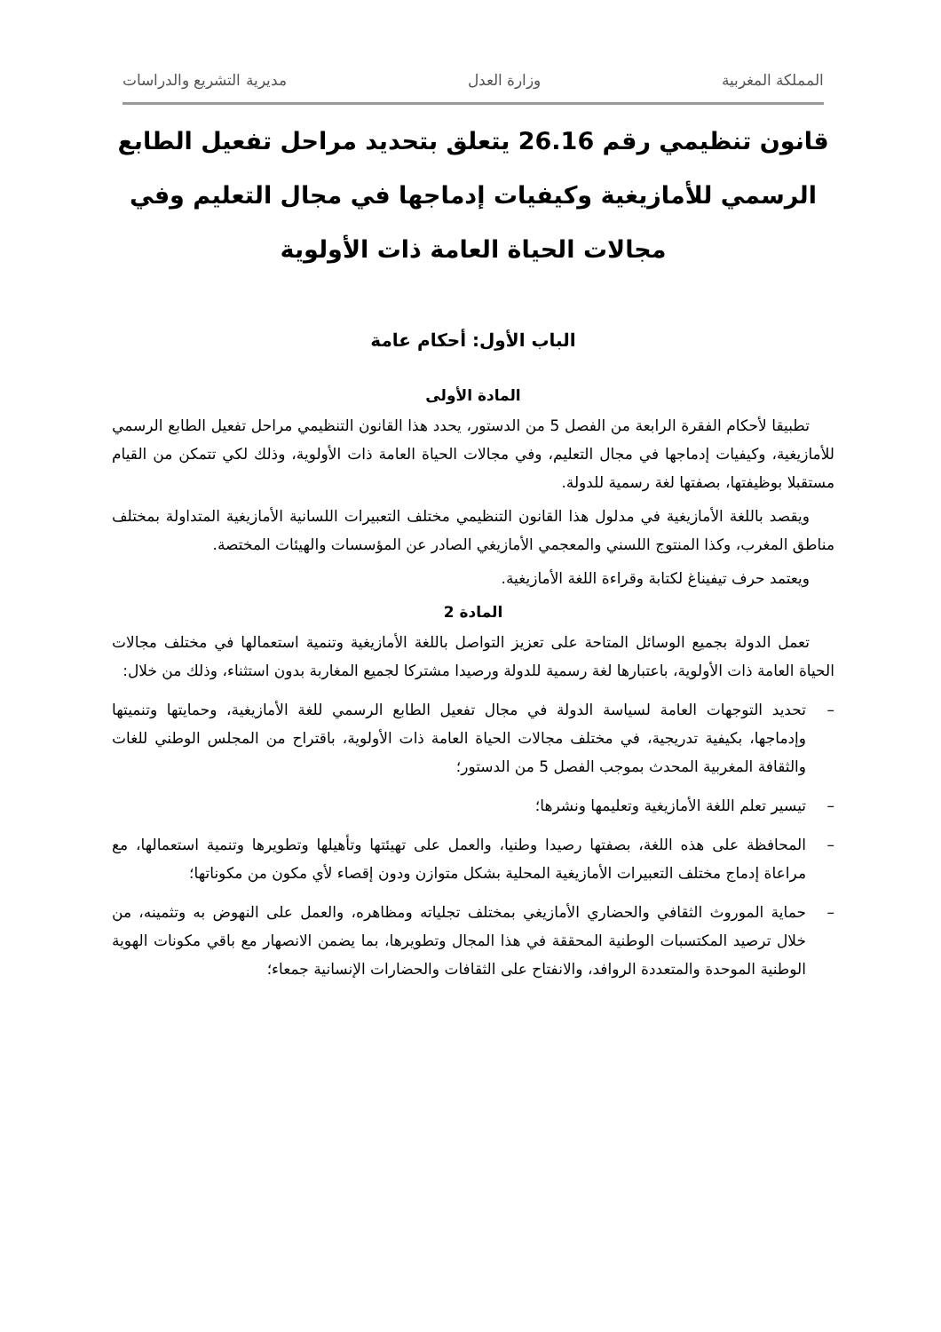المملكة المغربية وزارة العدل مديرية التشريع والدراسات
قانون تنظيمي رقم 26.16 يتعلق بتحديد مراحل تفعيل الطابع الرسمي للأمازيغية وكيفيات إدماجها في مجال التعليم وفي مجالات الحياة العامة ذات الأولوية
الباب الأول: أحكام عامة
المادة الأولى
تطبيقا لأحكام الفقرة الرابعة من الفصل 5 من الدستور، يحدد هذا القانون التنظيمي مراحل تفعيل الطابع الرسمي للأمازيغية، وكيفيات إدماجها في مجال التعليم، وفي مجالات الحياة العامة ذات الأولوية، وذلك لكي تتمكن من القيام مستقبلا بوظيفتها، بصفتها لغة رسمية للدولة.
ويقصد باللغة الأمازيغية في مدلول هذا القانون التنظيمي مختلف التعبيرات اللسانية الأمازيغية المتداولة بمختلف مناطق المغرب، وكذا المنتوج اللسني والمعجمي الأمازيغي الصادر عن المؤسسات والهيئات المختصة.
ويعتمد حرف تيفيناغ لكتابة وقراءة اللغة الأمازيغية.
المادة 2
تعمل الدولة بجميع الوسائل المتاحة على تعزيز التواصل باللغة الأمازيغية وتنمية استعمالها في مختلف مجالات الحياة العامة ذات الأولوية، باعتبارها لغة رسمية للدولة ورصيدا مشتركا لجميع المغاربة بدون استثناء، وذلك من خلال:
– تحديد التوجهات العامة لسياسة الدولة في مجال تفعيل الطابع الرسمي للغة الأمازيغية، وحمايتها وتنميتها وإدماجها، بكيفية تدريجية، في مختلف مجالات الحياة العامة ذات الأولوية، باقتراح من المجلس الوطني للغات والثقافة المغربية المحدث بموجب الفصل 5 من الدستور؛
– تيسير تعلم اللغة الأمازيغية وتعليمها ونشرها؛
– المحافظة على هذه اللغة، بصفتها رصيدا وطنيا، والعمل على تهيئتها وتأهيلها وتطويرها وتنمية استعمالها، مع مراعاة إدماج مختلف التعبيرات الأمازيغية المحلية بشكل متوازن ودون إقصاء لأي مكون من مكوناتها؛
– حماية الموروث الثقافي والحضاري الأمازيغي بمختلف تجلياته ومظاهره، والعمل على النهوض به وتثمينه، من خلال ترصيد المكتسبات الوطنية المحققة في هذا المجال وتطويرها، بما يضمن الانصهار مع باقي مكونات الهوية الوطنية الموحدة والمتعددة الروافد، والانفتاح على الثقافات والحضارات الإنسانية جمعاء؛